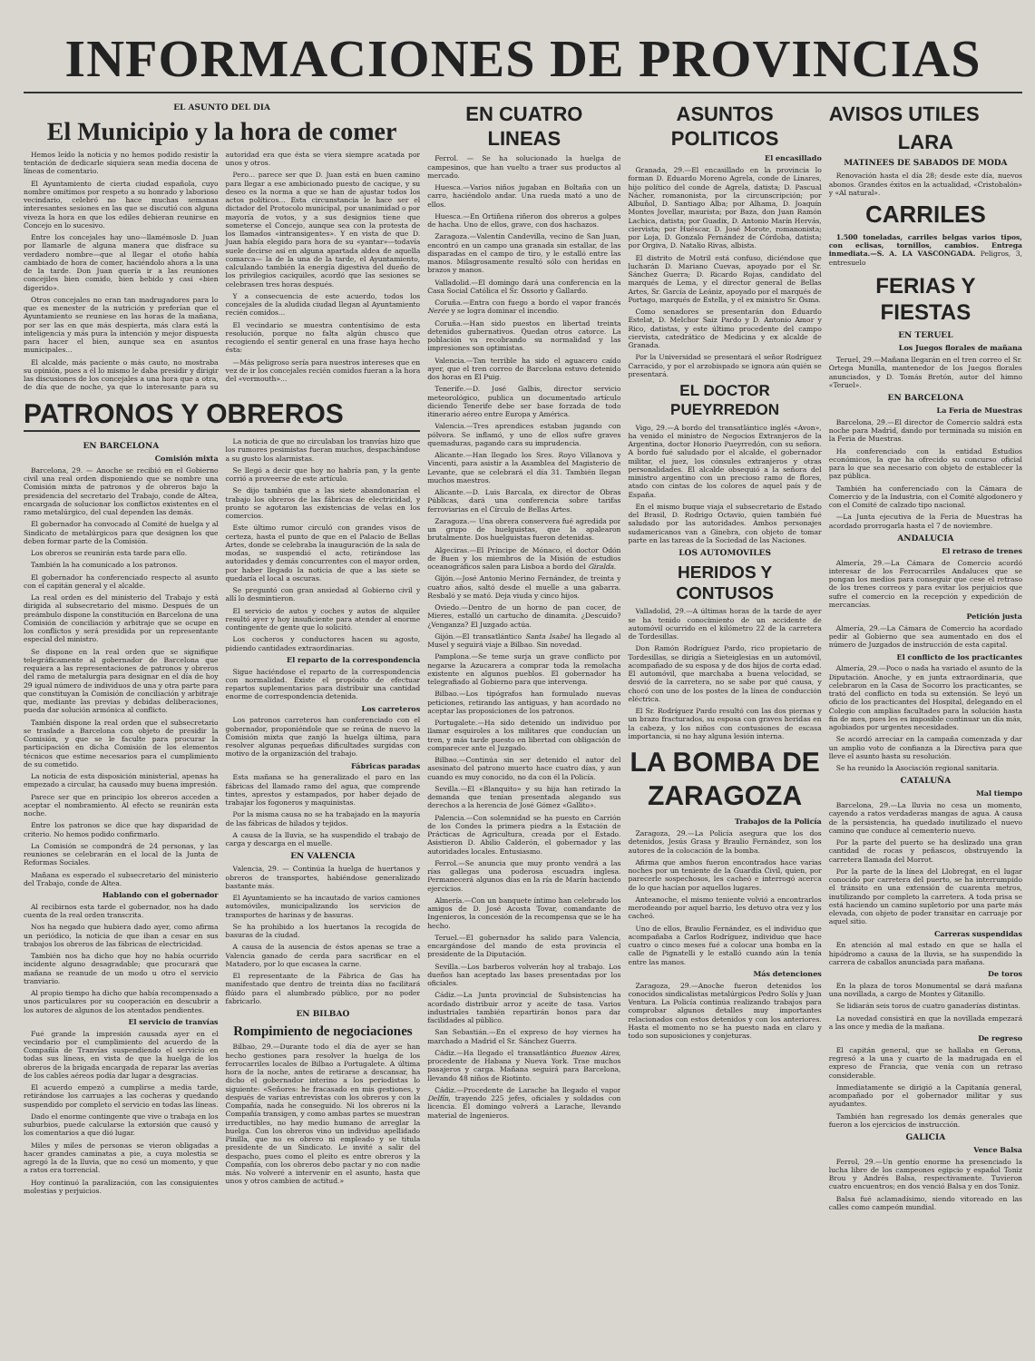INFORMACIONES DE PROVINCIAS
EL ASUNTO DEL DIA
El Municipio y la hora de comer
Hemos leído la noticia y no hemos podido resistir la tentación de dedicarle siquiera sean media docena de líneas de comentario.
El Ayuntamiento de cierta ciudad española, cuyo nombre omitimos por respeto a su honrado y laborioso vecindario, celebró no hace muchas semanas interesantes sesiones en las que se discutió con alguna viveza la hora en que los ediles debieran reunirse en Concejo en lo sucesivo.
Entre los concejales hay uno—llamémosle D. Juan por llamarle de alguna manera que disfrace su verdadero nombre—que al llegar el otoño había cambiado de hora de comer, haciéndolo ahora a la una de la tarde. Don Juan quería ir a las reuniones concejiles bien comido, bien bebido y casi «bien digerido».
Otros concejales no eran tan madrugadores para lo que es menester de la nutrición y preferían que el Ayuntamiento se reuniese en las horas de la mañana, por ser las en que más despierta, más clara está la inteligencia y más pura la intención y mejor dispuesta para hacer el bien, aunque sea en asuntos municipales...
El alcalde, más paciente o más cauto, no mostraba su opinión, pues a él lo mismo le daba presidir y dirigir las discusiones de los concejales a una hora que a otra, de día que de noche, ya que lo interesante para su autoridad era que ésta se viera siempre acatada por unos y otros.
Pero... parece ser que D. Juan está en buen camino para llegar a ese ambicionado puesto de cacique, y su deseo es la norma a que se han de ajustar todos los actos políticos... Esta circunstancia le hace ser el dictador del Protocolo municipal, por unanimidad o por mayoría de votos, y a sus designios tiene que someterse el Concejo, aunque sea con la protesta de los llamados «intransigentes». Y en vista de que D. Juan había elegido para hora de su «yantar»—todavía suele decirse así en alguna apartada aldea de aquella comarca— la de la una de la tarde, el Ayuntamiento, calculando también la energía digestiva del dueño de los privilegios caciquiles, acordó que las sesiones se celebrasen tres horas después.
Y a consecuencia de este acuerdo, todos los concejales de la aludida ciudad llegan al Ayuntamiento recién comidos...
El vecindario se muestra contentísimo de esta resolución, porque no falta algún chusco que recogiendo el sentir general en una frase haya hecho ésta:
—Más peligroso sería para nuestros intereses que en vez de ir los concejales recién comidos fueran a la hora del «vermouth»...
PATRONOS Y OBREROS
EN BARCELONA
Comisión mixta
Barcelona, 29. — Anoche se recibió en el Gobierno civil una real orden disponiendo que se nombre una Comisión mixta de patronos y de obreros bajo la presidencia del secretario del Trabajo, conde de Altea, encargada de solucionar los conflictos existentes en el ramo metalúrgico, del cual dependen las demás.
El gobernador ha convocado al Comité de huelga y al Sindicato de metalúrgicos para que designen los que deben formar parte de la Comisión.
Los obreros se reunirán esta tarde para ello.
También la ha comunicado a los patronos.
El gobernador ha conferenciado respecto al asunto con el capitán general y el alcalde.
La real orden es del ministerio del Trabajo y está dirigida al subsecretario del mismo. Después de un preámbulo dispone la constitución en Barcelona de una Comisión de conciliación y arbitraje que se ocupe en los conflictos y será presidida por un representante especial del ministro.
Se dispone en la real orden que se signifique telegráficamente al gobernador de Barcelona que requiera a las representaciones de patronos y obreros del ramo de metalurgia para designar en el día de hoy 29 igual número de individuos de una y otra parte para que constituyan la Comisión de conciliación y arbitraje que, mediante las previas y debidas deliberaciones, pueda dar solución armónica al conflicto.
También dispone la real orden que el subsecretario se traslade a Barcelona con objeto de presidir la Comisión, y que se le faculte para procurar la participación en dicha Comisión de los elementos técnicos que estime necesarios para el cumplimiento de su cometido.
La noticia de esta disposición ministerial, apenas ha empezado a circular, ha causado muy buena impresión.
Parece ser que en principio los obreros acceden a aceptar el nombramiento. Al efecto se reunirán esta noche.
Entre los patronos se dice que hay disparidad de criterio. No hemos podido confirmarlo.
La Comisión se compondrá de 24 personas, y las reuniones se celebrarán en el local de la Junta de Reformas Sociales.
Mañana es esperado el subsecretario del ministerio del Trabajo, conde de Altea.
Hablando con el gobernador
Al recibirnos esta tarde el gobernador, nos ha dado cuenta de la real orden transcrita.
Nos ha negado que hubiera dado ayer, como afirma un periódico, la noticia de que iban a cesar en sus trabajos los obreros de las fábricas de electricidad.
También nos ha dicho que hoy no había ocurrido incidente alguno desagradable; que procurará que mañana se reanude de un modo u otro el servicio tranviario.
Al propio tiempo ha dicho que había recompensado a unos particulares por su cooperación en descubrir a los autores de algunos de los atentados pendientes.
El servicio de tranvías
Fué grande la impresión causada ayer en el vecindario por el cumplimiento del acuerdo de la Compañía de Tranvías suspendiendo el servicio en todas sus líneas, en vista de que la huelga de los obreros de la brigada encargada de reparar las averías de los cables aéreos podía dar lugar a desgracias.
El acuerdo empezó a cumplirse a media tarde, retirándose los carruajes a las cocheras y quedando suspendido por completo el servicio en todas las líneas.
Dado el enorme contingente que vive o trabaja en los suburbios, puede calcularse la extorsión que causó y los comentarios a que dió lugar.
Miles y miles de personas se vieron obligadas a hacer grandes caminatas a pie, a cuya molestia se agregó la de la lluvia, que no cesó un momento, y que a ratos era torrencial.
Hoy continuó la paralización, con las consiguientes molestias y perjuicios.
La noticia de que no circulaban los tranvías hizo que los rumores pesimistas fueran muchos, despachándose a su gusto los alarmistas.
Se llegó a decir que hoy no habría pan, y la gente corrió a proveerse de este artículo.
Se dijo también que a las siete abandonarían el trabajo los obreros de las fábricas de electricidad, y pronto se agotaron las existencias de velas en los comercios.
Este último rumor circuló con grandes visos de certeza, hasta el punto de que en el Palacio de Bellas Artes, donde se celebraba la inauguración de la sala de modas, se suspendió el acto, retirándose las autoridades y demás concurrentes con el mayor orden, por haber llegado la noticia de que a las siete se quedaría el local a oscuras.
Se preguntó con gran ansiedad al Gobierno civil y allí lo desmintieron.
El servicio de autos y coches y autos de alquiler resultó ayer y hoy insuficiente para atender al enorme contingente de gente que lo solicitó.
Los cocheros y conductores hacen su agosto, pidiendo cantidades extraordinarias.
El reparto de la correspondencia
Sigue haciéndose el reparto de la correspondencia con normalidad. Existe el propósito de efectuar repartos suplementarios para distribuir una cantidad enorme de correspondencia detenida.
Los carreteros
Los patronos carreteros han conferenciado con el gobernador, proponiéndole que se reúna de nuevo la Comisión mixta que zanjó la huelga última, para resolver algunas pequeñas dificultades surgidas con motivo de la organización del trabajo.
Fábricas paradas
Esta mañana se ha generalizado el paro en las fábricas del llamado ramo del agua, que comprende tintes, aprestos y estampados, por haber dejado de trabajar los fogoneros y maquinistas.
Por la misma causa no se ha trabajado en la mayoría de las fábricas de hilados y tejidos.
A causa de la lluvia, se ha suspendido el trabajo de carga y descarga en el muelle.
EN VALENCIA
Valencia, 29. — Continúa la huelga de huertanos y obreros de transportes, habiéndose generalizado bastante más.
El Ayuntamiento se ha incautado de varios camiones automóviles, municipalizando los servicios de transportes de harinas y de basuras.
Se ha prohibido a los huertanos la recogida de basuras de la ciudad.
A causa de la ausencia de éstos apenas se trae a Valencia ganado de cerda para sacrificar en el Matadero, por lo que escasea la carne.
El representante de la Fábrica de Gas ha manifestado que dentro de treinta días no facilitará flúido para el alumbrado público, por no poder fabricarlo.
EN BILBAO
Rompimiento de negociaciones
Bilbao, 29.—Durante todo el día de ayer se han hecho gestiones para resolver la huelga de los ferrocarriles locales de Bilbao a Portugalete. A última hora de la noche, antes de retirarse a descansar, ha dicho el gobernador interino a los periodistas lo siguiente: «Señores: he fracasado en mis gestiones, y después de varias entrevistas con los obreros y con la Compañía, nada he conseguido. Ni los obreros ni la Compañía transigen, y como ambas partes se muestran irreductibles, no hay medio humano de arreglar la huelga. Con los obreros vino un individuo apellidado Pinilla, que no es obrero ni empleado y se titula presidente de un Sindicato. Le invité a salir del despacho, pues como el pleito es entre obreros y la Compañía, con los obreros debo pactar y no con nadie más. No volveré a intervenir en el asunto, hasta que unos y otros cambien de actitud.»
EN CUATRO LINEAS
Ferrol. — Se ha solucionado la huelga de campesinos, que han vuelto a traer sus productos al mercado.
Huesca.—Varios niños jugaban en Boltaña con un carro, haciéndolo andar. Una rueda mató a uno de ellos.
Huesca.—En Ortiñena riñeron dos obreros a golpes de hacha. Uno de ellos, grave, con dos hachazos.
Zaragoza.—Valentín Candevilla, vecino de San Juan, encontró en un campo una granada sin estallar, de las disparadas en el campo de tiro, y le estalló entre las manos. Milagrosamente resultó sólo con heridas en brazos y manos.
Valladolid.—El domingo dará una conferencia en la Casa Social Católica el Sr. Ossorio y Gallardo.
Coruña.—Entra con fuego a bordo el vapor francés Nerée y se logra dominar el incendio.
Coruña.—Han sido puestos en libertad treinta detenidos gubernativos. Quedan otros catorce. La población va recobrando su normalidad y las impresiones son optimistas.
Valencia.—Tan terrible ha sido el aguacero caído ayer, que el tren correo de Barcelona estuvo detenido dos horas en El Puig.
Tenerife.—D. José Galbis, director servicio meteorológico, publica un documentado artículo diciendo Tenerife debe ser base forzada de todo itinerario aéreo entre Europa y América.
Valencia.—Tres aprendices estaban jugando con pólvora. Se inflamó, y uno de ellos sufre graves quemaduras, pagando cara su imprudencia.
Alicante.—Han llegado los Sres. Royo Villanova y Vincenti, para asistir a la Asamblea del Magisterio de Levante, que se celebrará el día 31. También llegan muchos maestros.
Alicante.—D. Luis Barcala, ex director de Obras Públicas, dará una conferencia sobre tarifas ferroviarias en el Círculo de Bellas Artes.
Zaragoza.— Una obrera conservera fué agredida por un grupo de huelguistas, que la apalearon brutalmente. Dos huelguistas fueron detenidas.
Algeciras.—El Príncipe de Mónaco, el doctor Odón de Buen y los miembros de la Misión de estudios oceanográficos salen para Lisboa a bordo del Giralda.
Gijón.—José Antonio Merino Fernández, de treinta y cuatro años, saltó desde el muelle a una gabarra. Resbaló y se mató. Deja viuda y cinco hijos.
Oviedo.—Dentro de un horno de pan cocer, de Mieres, estalló un cartucho de dinamita. ¿Descuido? ¿Venganza? El Juzgado actúa.
Gijón.—El transatlántico Santa Isabel ha llegado al Musel y seguirá viaje a Bilbao. Sin novedad.
Pamplona.—Se teme surja un grave conflicto por negarse la Azucarera a comprar toda la remolacha existente en algunos pueblos. El gobernador ha telegrafiado al Gobierno para que intervenga.
Bilbao.—Los tipógrafos han formulado nuevas peticiones, retirando las antiguas, y han acordado no aceptar las proposiciones de los patronos.
Portugalete.—Ha sido detenido un individuo por llamar esquiroles a los militares que conducían un tren, y más tarde puesto en libertad con obligación de comparecer ante el Juzgado.
Bilbao.—Continúa sin ser detenido el autor del asesinato del patrono muerto hace cuatro días, y aun cuando es muy conocido, no da con él la Policía.
Sevilla.—El «Blanquito» y su hija han retirado la demanda que tenían presentada alegando sus derechos a la herencia de José Gómez «Gallito».
Palencia.—Con solemnidad se ha puesto en Carrión de los Condes la primera piedra a la Estación de Prácticas de Agricultura, creada por el Estado. Asistieron D. Abilio Calderón, el gobernador y las autoridades locales. Entusiasmo.
Ferrol.—Se anuncia que muy pronto vendrá a las rías gallegas una poderosa escuadra inglesa. Permanecerá algunos días en la ría de Marín haciendo ejercicios.
Almería.—Con un banquete íntimo han celebrado los amigos de D. José Acosta Tovar, comandante de Ingenieros, la concesión de la recompensa que se le ha hecho.
Teruel.—El gobernador ha salido para Valencia, encargándose del mando de esta provincia el presidente de la Diputación.
Sevilla.—Los barberos volverán hoy al trabajo. Los dueños han aceptado las bases presentadas por los oficiales.
Cádiz.—La Junta provincial de Subsistencias ha acordado distribuir arroz y aceite de tasa. Varios industriales también repartirán bonos para dar facilidades al público.
San Sebastián.—En el expreso de hoy viernes ha marchado a Madrid el Sr. Sánchez Guerra.
Cádiz.—Ha llegado el transatlántico Buenos Aires, procedente de Habana y Nueva York. Trae muchos pasajeros y carga. Mañana seguirá para Barcelona, llevando 48 niños de Riotinto.
Cádiz.—Procedente de Larache ha llegado el vapor Delfín, trayendo 225 jefes, oficiales y soldados con licencia. El domingo volverá a Larache, llevando material de Ingenieros.
ASUNTOS POLITICOS
El encasillado
Granada, 29.—El encasillado en la provincia lo forman D. Eduardo Moreno Agrela, conde de Linares, hijo político del conde de Agrela, datista; D. Pascual Nácher, romanonista, por la circunscripción; por Albuñol, D. Santiago Alba; por Alhama, D. Joaquín Montes Jovellar, maurista; por Baza, don Juan Ramón Lachica, datista; por Guadix, D. Antonio Marín Hervás, ciervista; por Huéscar, D. José Morote, romanonista; por Loja, D. Gonzalo Fernández de Córdoba, datista; por Orgiva, D. Natalio Rivas, albista.
El distrito de Motril está confuso, diciéndose que lucharán D. Mariano Cuevas, apoyado por el Sr. Sánchez Guerra; D. Ricardo Rojas, candidato del marqués de Lema, y el director general de Bellas Artes, Sr. García de Leániz, apoyado por el marqués de Portago, marqués de Estella, y el ex ministro Sr. Osma.
Como senadores se presentarán don Eduardo Estelat, D. Melchor Saiz Pardo y D. Antonio Amor y Rico, datistas, y este último procedente del campo ciervista, catedrático de Medicina y ex alcalde de Granada.
Por la Universidad se presentará el señor Rodríguez Carracido, y por el arzobispado se ignora aún quién se presentará.
EL DOCTOR PUEYRREDON
Vigo, 29.—A bordo del transatlántico inglés «Avon», ha venido el ministro de Negocios Extranjeros de la Argentina, doctor Honorio Pueyrredón, con su señora. A bordo fué saludado por el alcalde, el gobernador militar, el juez, los cónsules extranjeros y otras personalidades. El alcalde obsequió a la señora del ministro argentino con un precioso ramo de flores, atado con cintas de los colores de aquel país y de España.
En el mismo buque viaja el subsecretario de Estado del Brasil, D. Rodrigo Octavio, quien también fué saludado por las autoridades. Ambos personajes sudamericanos van a Ginebra, con objeto de tomar parte en las tareas de la Sociedad de las Naciones.
LOS AUTOMOVILES
HERIDOS Y CONTUSOS
Valladolid, 29.—A últimas horas de la tarde de ayer se ha tenido conocimiento de un accidente de automóvil ocurrido en el kilómetro 22 de la carretera de Tordesillas.
Don Ramón Rodríguez Pardo, rico propietario de Tordesillas, se dirigía a Sieteiglesias en un automóvil, acompañado de su esposa y de dos hijos de corta edad. El automóvil, que marchaba a buena velocidad, se desvió de la carretera, no se sabe por qué causa, y chocó con uno de los postes de la línea de conducción eléctrica.
El Sr. Rodríguez Pardo resultó con las dos piernas y un brazo fracturados, su esposa con graves heridas en la cabeza, y los niños con contusiones de escasa importancia, si no hay alguna lesión interna.
LA BOMBA DE ZARAGOZA
Trabajos de la Policía
Zaragoza, 29.—La Policía asegura que los dos detenidos, Jesús Grasa y Braulio Fernández, son los autores de la colocación de la bomba.
Afirma que ambos fueron encontrados hace varias noches por un teniente de la Guardia Civil, quien, por parecerle sospechosos, les cacheó e interrogó acerca de lo que hacían por aquellos lugares.
Anteanoche, el mismo teniente volvió a encontrarlos merodeando por aquel barrio, les detuvo otra vez y los cacheó.
Uno de ellos, Braulio Fernández, es el individuo que acompañaba a Carlos Rodríguez, individuo que hace cuatro o cinco meses fué a colocar una bomba en la calle de Pignatelli y le estalló cuando aún la tenía entre las manos.
Más detenciones
Zaragoza, 29.—Anoche fueron detenidos los conocidos sindicalistas metalúrgicos Pedro Solís y Juan Ventura. La Policía continúa realizando trabajos para comprobar algunos detalles muy importantes relacionados con estos detenidos y con los anteriores. Hasta el momento no se ha puesto nada en claro y todo son suposiciones y conjeturas.
AVISOS UTILES
LARA
MATINEES DE SABADOS DE MODA
Renovación hasta el día 28; desde este día, nuevos abonos. Grandes éxitos en la actualidad, «Cristobalón» y «Al natural».
CARRILES
1.500 toneladas, carriles belgas varios tipos, con eclisas, tornillos, cambios. Entrega inmediata.—S. A. LA VASCONGADA. Peligros, 3, entresuelo
FERIAS Y FIESTAS
EN TERUEL
Los Juegos florales de mañana
Teruel, 29.—Mañana llegarán en el tren correo el Sr. Ortega Munilla, mantenedor de los Juegos florales anunciados, y D. Tomás Bretón, autor del himno «Teruel».
EN BARCELONA
La Feria de Muestras
Barcelona, 29.—El director de Comercio saldrá esta noche para Madrid, dando por terminada su misión en la Feria de Muestras.
Ha conferenciado con la entidad Estudios económicos, la que ha ofrecido su concurso oficial para lo que sea necesario con objeto de establecer la paz pública.
También ha conferenciado con la Cámara de Comercio y de la Industria, con el Comité algodonero y con el Comité de calzado tipo nacional.
—La Junta ejecutiva de la Feria de Muestras ha acordado prorrogarla hasta el 7 de noviembre.
ANDALUCIA
El retraso de trenes
Almería, 29.—La Cámara de Comercio acordó interesar de los Ferrocarriles Andaluces que se pongan los medios para conseguir que cese el retraso de los trenes correos y para evitar los perjuicios que sufre el comercio en la recepción y expedición de mercancías.
Petición justa
Almería, 29.—La Cámara de Comercio ha acordado pedir al Gobierno que sea aumentado en dos el número de Juzgados de instrucción de esta capital.
El conflicto de los practicantes
Almería, 29.—Poco o nada ha variado el asunto de la Diputación. Anoche, y en junta extraordinaria, que celebraron en la Casa de Socorro los practicantes, se trató del conflicto en toda su extensión. Se leyó un oficio de los practicantes del Hospital, delegando en el Colegio con amplias facultades para la solución hasta fin de mes, pues les es imposible continuar un día más, agobiados por urgentes necesidades.
Se acordó arreciar en la campaña comenzada y dar un amplio voto de confianza a la Directiva para que lleve el asunto hasta su resolución.
Se ha reunido la Asociación regional sanitaria.
CATALUÑA
Mal tiempo
Barcelona, 29.—La lluvia no cesa un momento, cayendo a ratos verdaderas mangas de agua. A causa de la persistencia, ha quedado inutilizado el nuevo camino que conduce al cementerio nuevo.
Por la parte del puerto se ha deslizado una gran cantidad de rocas y peñascos, obstruyendo la carretera llamada del Morrot.
Por la parte de la línea del Llobregat, en el lugar conocido por carretera del puerto, se ha interrumpido el tránsito en una extensión de cuarenta metros, inutilizando por completo la carretera. A toda prisa se está haciendo un camino supletorio por una parte más elevada, con objeto de poder transitar en carruaje por aquel sitio.
Carreras suspendidas
En atención al mal estado en que se halla el hipódromo a causa de la lluvia, se ha suspendido la carrera de caballos anunciada para mañana.
De toros
En la plaza de toros Monumental se dará mañana una novillada, a cargo de Montes y Gitanillo.
Se lidiarán seis toros de cuatro ganaderías distintas.
La novedad consistirá en que la novillada empezará a las once y media de la mañana.
De regreso
El capitán general, que se hallaba en Gerona, regresó a la una y cuarto de la madrugada en el expreso de Francia, que venía con un retraso considerable.
Inmediatamente se dirigió a la Capitanía general, acompañado por el gobernador militar y sus ayudantes.
También han regresado los demás generales que fueron a los ejercicios de instrucción.
GALICIA
Vence Balsa
Ferrol, 29.—Un gentío enorme ha presenciado la lucha libre de los campeones egipcio y español Toniz Brou y Andrés Balsa, respectivamente. Tuvieron cuatro encuentros; en dos venció Balsa y en dos Toniz.
Balsa fué aclamadísimo, siendo vitoreado en las calles como campeón mundial.